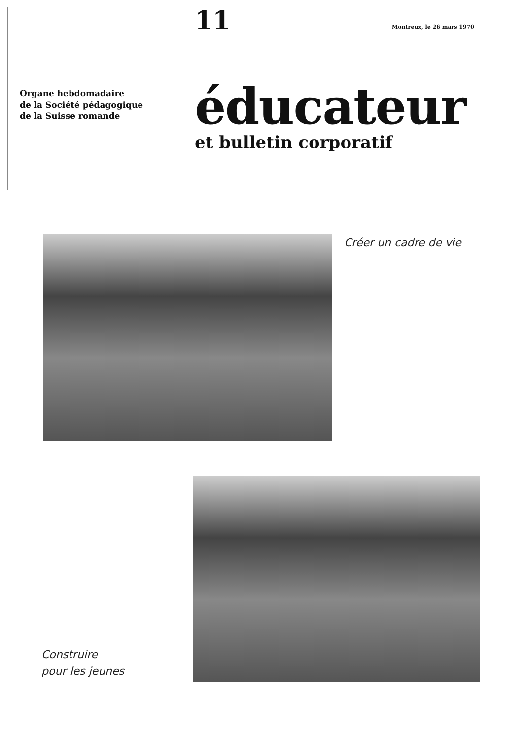11
Montreux, le 26 mars 1970
Organe hebdomadaire
de la Société pédagogique
de la Suisse romande
éducateur
et bulletin corporatif
Créer un cadre de vie
Construire
pour les jeunes